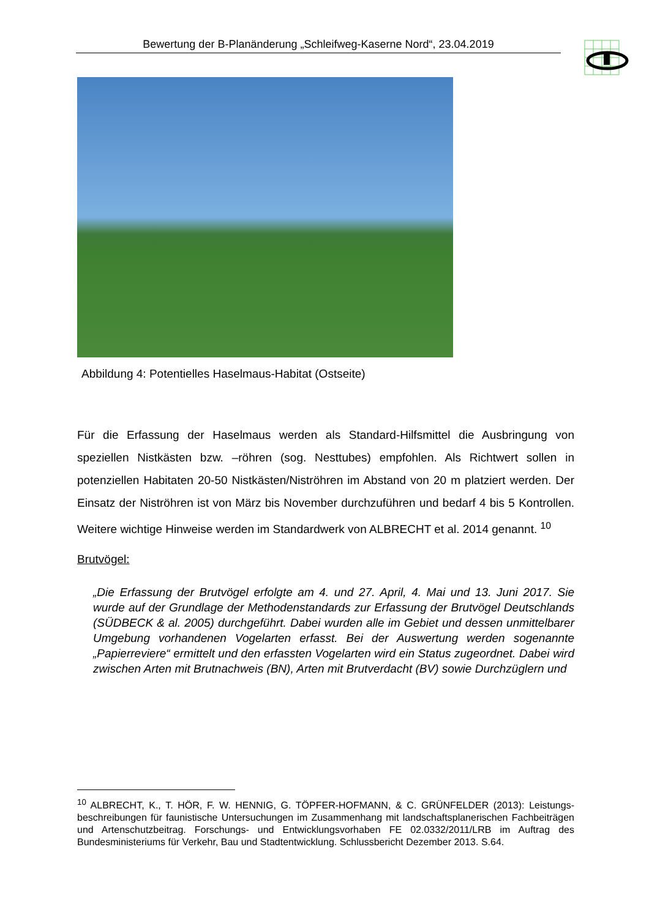Bewertung der B-Planänderung „Schleifweg-Kaserne Nord“, 23.04.2019
Abbildung 4: Potentielles Haselmaus-Habitat (Ostseite)
Für die Erfassung der Haselmaus werden als Standard-Hilfsmittel die Ausbringung von speziellen Nistkästen bzw. –röhren (sog. Nesttubes) empfohlen. Als Richtwert sollen in potenziellen Habitaten 20-50 Nistkästen/Niströhren im Abstand von 20 m platziert werden. Der Einsatz der Niströhren ist von März bis November durchzuführen und bedarf 4 bis 5 Kontrollen. Weitere wichtige Hinweise werden im Standardwerk von ALBRECHT et al. 2014 genannt. <sup>10</sup>
Brutvögel:
„Die Erfassung der Brutvögel erfolgte am 4. und 27. April, 4. Mai und 13. Juni 2017. Sie wurde auf der Grundlage der Methodenstandards zur Erfassung der Brutvögel Deutschlands (SÜDBECK & al. 2005) durchgeführt. Dabei wurden alle im Gebiet und dessen unmittelbarer Umgebung vorhandenen Vogelarten erfasst. Bei der Auswertung werden sogenannte „Papierreviere“ ermittelt und den erfassten Vogelarten wird ein Status zugeordnet. Dabei wird zwischen Arten mit Brutnachweis (BN), Arten mit Brutverdacht (BV) sowie Durchzüglern und
<sup>10</sup> ALBRECHT, K., T. HÖR, F. W. HENNIG, G. TÖPFER-HOFMANN, & C. GRÜNFELDER (2013): Leistungs-beschreibungen für faunistische Untersuchungen im Zusammenhang mit landschaftsplanerischen Fachbeiträgen und Artenschutzbeitrag. Forschungs- und Entwicklungsvorhaben FE 02.0332/2011/LRB im Auftrag des Bundesministeriums für Verkehr, Bau und Stadtentwicklung. Schlussbericht Dezember 2013. S.64.